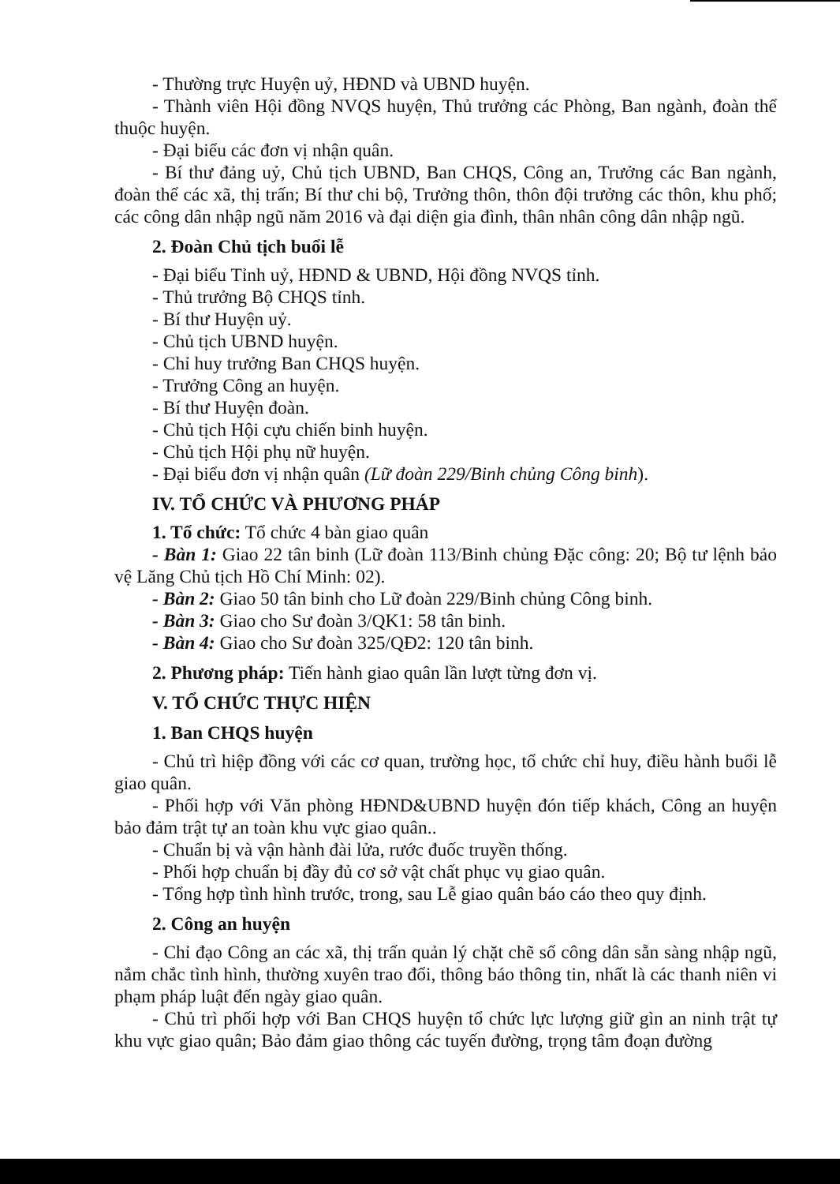- Thường trực Huyện uỷ, HĐND và UBND huyện.
- Thành viên Hội đồng NVQS huyện, Thủ trưởng các Phòng, Ban ngành, đoàn thể thuộc huyện.
- Đại biểu các đơn vị nhận quân.
- Bí thư đảng uỷ, Chủ tịch UBND, Ban CHQS, Công an, Trưởng các Ban ngành, đoàn thể các xã, thị trấn; Bí thư chi bộ, Trưởng thôn, thôn đội trưởng các thôn, khu phố; các công dân nhập ngũ năm 2016 và đại diện gia đình, thân nhân công dân nhập ngũ.
2. Đoàn Chủ tịch buổi lễ
- Đại biểu Tỉnh uỷ, HĐND & UBND, Hội đồng NVQS tỉnh.
- Thủ trưởng Bộ CHQS tỉnh.
- Bí thư Huyện uỷ.
- Chủ tịch UBND huyện.
- Chỉ huy trưởng Ban CHQS huyện.
- Trưởng Công an huyện.
- Bí thư Huyện đoàn.
- Chủ tịch Hội cựu chiến binh huyện.
- Chủ tịch Hội phụ nữ huyện.
- Đại biểu đơn vị nhận quân (Lữ đoàn 229/Binh chủng Công binh).
IV. TỔ CHỨC VÀ PHƯƠNG PHÁP
1. Tổ chức: Tổ chức 4 bàn giao quân
- Bàn 1: Giao 22 tân binh (Lữ đoàn 113/Binh chủng Đặc công: 20; Bộ tư lệnh bảo vệ Lăng Chủ tịch Hồ Chí Minh: 02).
- Bàn 2: Giao 50 tân binh cho Lữ đoàn 229/Binh chủng Công binh.
- Bàn 3: Giao cho Sư đoàn 3/QK1: 58 tân binh.
- Bàn 4: Giao cho Sư đoàn 325/QĐ2: 120 tân binh.
2. Phương pháp: Tiến hành giao quân lần lượt từng đơn vị.
V. TỔ CHỨC THỰC HIỆN
1. Ban CHQS huyện
- Chủ trì hiệp đồng với các cơ quan, trường học, tổ chức chỉ huy, điều hành buổi lễ giao quân.
- Phối hợp với Văn phòng HĐND&UBND huyện đón tiếp khách, Công an huyện bảo đảm trật tự an toàn khu vực giao quân..
- Chuẩn bị và vận hành đài lửa, rước đuốc truyền thống.
- Phối hợp chuẩn bị đầy đủ cơ sở vật chất phục vụ giao quân.
- Tổng hợp tình hình trước, trong, sau Lễ giao quân báo cáo theo quy định.
2. Công an huyện
- Chỉ đạo Công an các xã, thị trấn quản lý chặt chẽ số công dân sẵn sàng nhập ngũ, nắm chắc tình hình, thường xuyên trao đổi, thông báo thông tin, nhất là các thanh niên vi phạm pháp luật đến ngày giao quân.
- Chủ trì phối hợp với Ban CHQS huyện tổ chức lực lượng giữ gìn an ninh trật tự khu vực giao quân; Bảo đảm giao thông các tuyến đường, trọng tâm đoạn đường